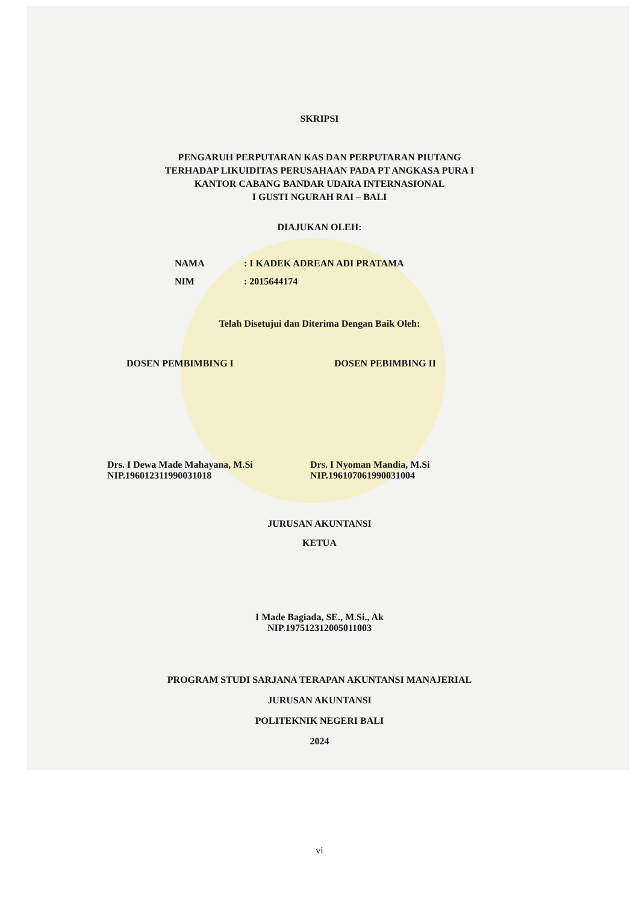SKRIPSI
PENGARUH PERPUTARAN KAS DAN PERPUTARAN PIUTANG
TERHADAP LIKUIDITAS PERUSAHAAN PADA PT ANGKASA PURA I
KANTOR CABANG BANDAR UDARA INTERNASIONAL
I GUSTI NGURAH RAI – BALI
DIAJUKAN OLEH:
NAMA: I KADEK ADREAN ADI PRATAMA
NIM: 2015644174
Telah Disetujui dan Diterima Dengan Baik Oleh:
DOSEN PEMBIMBING I DOSEN PEBIMBING II
Drs. I Dewa Made Mahayana, M.Si
NIP.196012311990031018
Drs. I Nyoman Mandia, M.Si
NIP.196107061990031004
JURUSAN AKUNTANSI
KETUA
I Made Bagiada, SE., M.Si., Ak
NIP.197512312005011003
PROGRAM STUDI SARJANA TERAPAN AKUNTANSI MANAJERIAL
JURUSAN AKUNTANSI
POLITEKNIK NEGERI BALI
2024
vi